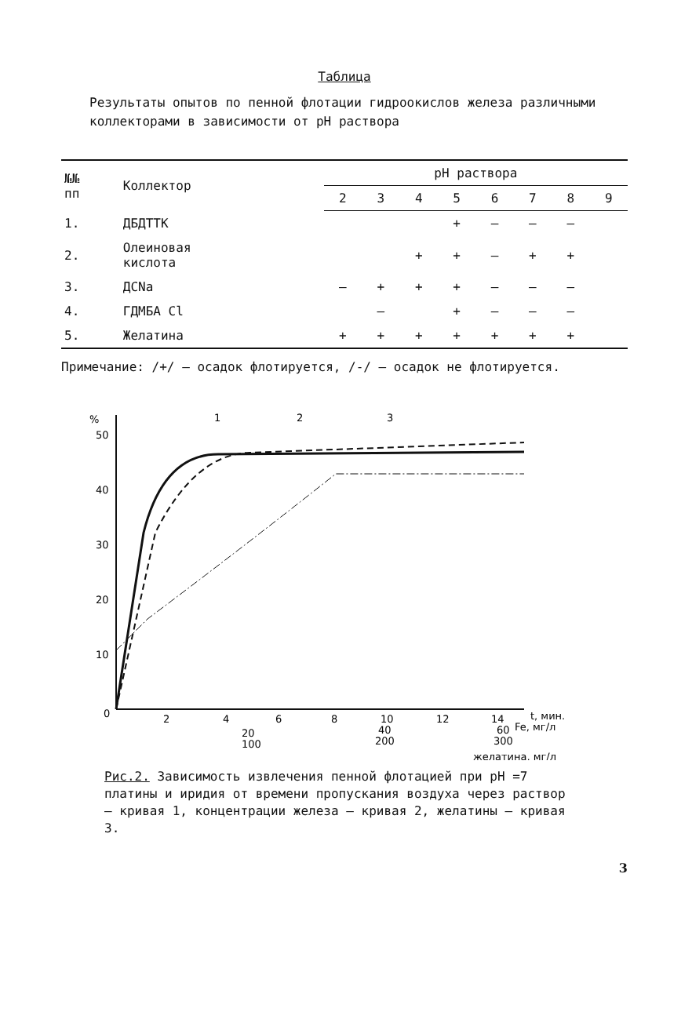Таблица
Результаты опытов по пенной флотации гидроокислов железа различными коллекторами в зависимости от pH раствора
| №№ пп | Коллектор | pH раствора | | | | | | | |
| --- | --- | --- | --- | --- | --- | --- | --- | --- | --- |
| | | 2 | 3 | 4 | 5 | 6 | 7 | 8 | 9 |
| 1. | ДБДТТК | | | | + | – | – | – | |
| 2. | Олеиновая кислота | | | + | + | – | + | + | |
| 3. | ДСNa | – | + | + | + | – | – | – | |
| 4. | ГДМБА Cl | | – | | + | – | – | – | |
| 5. | Желатина | + | + | + | + | + | + | + | |
Примечание: /+/ – осадок флотируется, /-/ – осадок не флотируется.
%
50
40
30
20
10
0
2
4
6
8
10
12
14
t, мин.
20
100
40
200
60
300
Fe, мг/л
желатина, мг/л
1
2
3
Рис.2. Зависимость извлечения пенной флотацией при pH =7 платины и иридия от времени пропускания воздуха через раствор – кривая 1, концентрации железа – кривая 2, желатины – кривая 3.
3